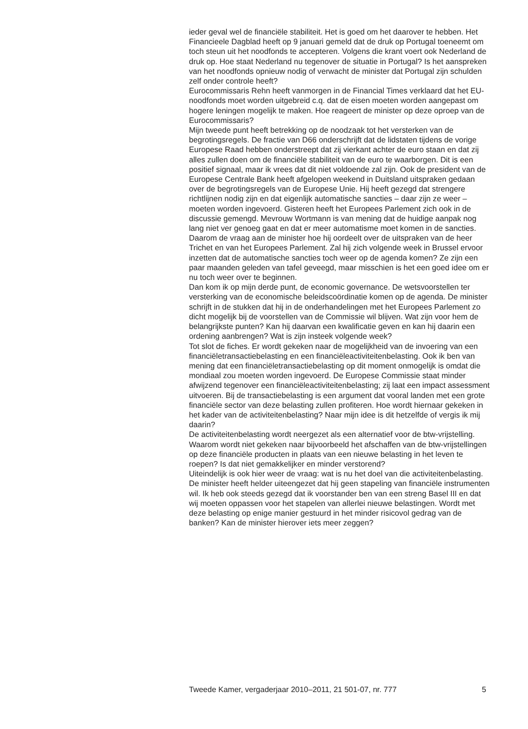ieder geval wel de financiële stabiliteit. Het is goed om het daarover te hebben. Het Financieele Dagblad heeft op 9 januari gemeld dat de druk op Portugal toeneemt om toch steun uit het noodfonds te accepteren. Volgens die krant voert ook Nederland de druk op. Hoe staat Nederland nu tegenover de situatie in Portugal? Is het aanspreken van het noodfonds opnieuw nodig of verwacht de minister dat Portugal zijn schulden zelf onder controle heeft?
Eurocommissaris Rehn heeft vanmorgen in de Financial Times verklaard dat het EU-noodfonds moet worden uitgebreid c.q. dat de eisen moeten worden aangepast om hogere leningen mogelijk te maken. Hoe reageert de minister op deze oproep van de Eurocommissaris?
Mijn tweede punt heeft betrekking op de noodzaak tot het versterken van de begrotingsregels. De fractie van D66 onderschrijft dat de lidstaten tijdens de vorige Europese Raad hebben onderstreept dat zij vierkant achter de euro staan en dat zij alles zullen doen om de financiële stabiliteit van de euro te waarborgen. Dit is een positief signaal, maar ik vrees dat dit niet voldoende zal zijn. Ook de president van de Europese Centrale Bank heeft afgelopen weekend in Duitsland uitspraken gedaan over de begrotingsregels van de Europese Unie. Hij heeft gezegd dat strengere richtlijnen nodig zijn en dat eigenlijk automatische sancties – daar zijn ze weer – moeten worden ingevoerd. Gisteren heeft het Europees Parlement zich ook in de discussie gemengd. Mevrouw Wortmann is van mening dat de huidige aanpak nog lang niet ver genoeg gaat en dat er meer automatisme moet komen in de sancties. Daarom de vraag aan de minister hoe hij oordeelt over de uitspraken van de heer Trichet en van het Europees Parlement. Zal hij zich volgende week in Brussel ervoor inzetten dat de automatische sancties toch weer op de agenda komen? Ze zijn een paar maanden geleden van tafel geveegd, maar misschien is het een goed idee om er nu toch weer over te beginnen.
Dan kom ik op mijn derde punt, de economic governance. De wetsvoorstellen ter versterking van de economische beleidscoördinatie komen op de agenda. De minister schrijft in de stukken dat hij in de onderhandelingen met het Europees Parlement zo dicht mogelijk bij de voorstellen van de Commissie wil blijven. Wat zijn voor hem de belangrijkste punten? Kan hij daarvan een kwalificatie geven en kan hij daarin een ordening aanbrengen? Wat is zijn insteek volgende week?
Tot slot de fiches. Er wordt gekeken naar de mogelijkheid van de invoering van een financiëletransactiebelasting en een financiëleactiviteitenbelasting. Ook ik ben van mening dat een financiëletransactiebelasting op dit moment onmogelijk is omdat die mondiaal zou moeten worden ingevoerd. De Europese Commissie staat minder afwijzend tegenover een financiëleactiviteitenbelasting; zij laat een impact assessment uitvoeren. Bij de transactiebelasting is een argument dat vooral landen met een grote financiële sector van deze belasting zullen profiteren. Hoe wordt hiernaar gekeken in het kader van de activiteitenbelasting? Naar mijn idee is dit hetzelfde of vergis ik mij daarin?
De activiteitenbelasting wordt neergezet als een alternatief voor de btw-vrijstelling. Waarom wordt niet gekeken naar bijvoorbeeld het afschaffen van de btw-vrijstellingen op deze financiële producten in plaats van een nieuwe belasting in het leven te roepen? Is dat niet gemakkelijker en minder verstorend?
Uiteindelijk is ook hier weer de vraag: wat is nu het doel van die activiteitenbelasting. De minister heeft helder uiteengezet dat hij geen stapeling van financiële instrumenten wil. Ik heb ook steeds gezegd dat ik voorstander ben van een streng Basel III en dat wij moeten oppassen voor het stapelen van allerlei nieuwe belastingen. Wordt met deze belasting op enige manier gestuurd in het minder risicovol gedrag van de banken? Kan de minister hierover iets meer zeggen?
Tweede Kamer, vergaderjaar 2010–2011, 21 501-07, nr. 777 5